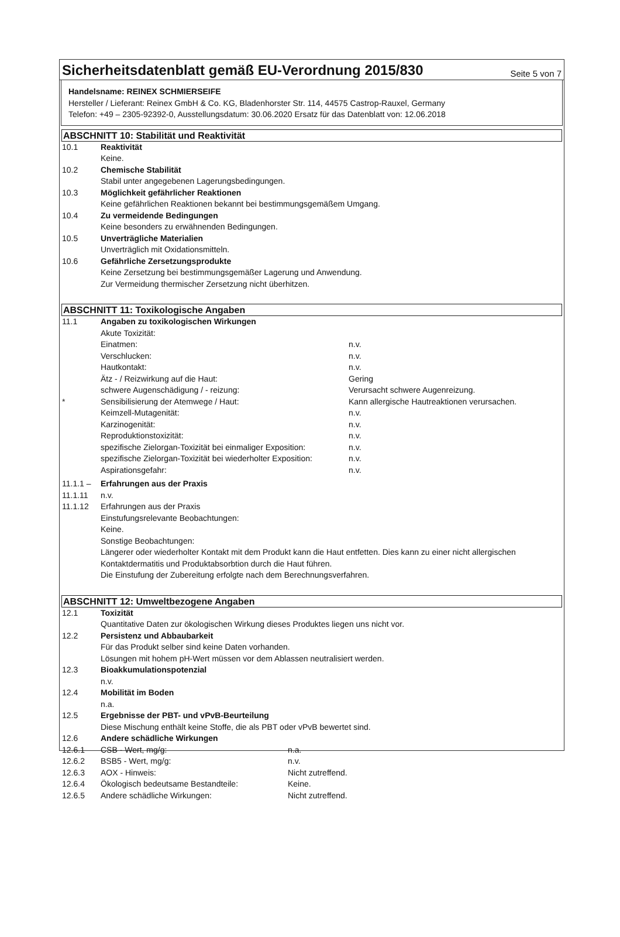Sicherheitsdatenblatt gemäß EU-Verordnung 2015/830
Seite 5 von 7
Handelsname: REINEX SCHMIERSEIFE
Hersteller / Lieferant: Reinex GmbH & Co. KG, Bladenhorster Str. 114, 44575 Castrop-Rauxel, Germany
Telefon: +49 – 2305-92392-0, Ausstellungsdatum: 30.06.2020 Ersatz für das Datenblatt von: 12.06.2018
ABSCHNITT 10: Stabilität und Reaktivität
10.1 Reaktivität
Keine.
10.2 Chemische Stabilität
Stabil unter angegebenen Lagerungsbedingungen.
10.3 Möglichkeit gefährlicher Reaktionen
Keine gefährlichen Reaktionen bekannt bei bestimmungsgemäßem Umgang.
10.4 Zu vermeidende Bedingungen
Keine besonders zu erwähnenden Bedingungen.
10.5 Unverträgliche Materialien
Unverträglich mit Oxidationsmitteln.
10.6 Gefährliche Zersetzungsprodukte
Keine Zersetzung bei bestimmungsgemäßer Lagerung und Anwendung.
Zur Vermeidung thermischer Zersetzung nicht überhitzen.
ABSCHNITT 11: Toxikologische Angaben
11.1 Angaben zu toxikologischen Wirkungen
Akute Toxizität:
Einatmen: n.v.
Verschlucken: n.v.
Hautkontakt: n.v.
Ätz - / Reizwirkung auf die Haut: Gering
schwere Augenschädigung / - reizung: Verursacht schwere Augenreizung.
* Sensibilisierung der Atemwege / Haut: Kann allergische Hautreaktionen verursachen.
Keimzell-Mutagenität: n.v.
Karzinogenität: n.v.
Reproduktionstoxizität: n.v.
spezifische Zielorgan-Toxizität bei einmaliger Exposition: n.v.
spezifische Zielorgan-Toxizität bei wiederholter Exposition: n.v.
Aspirationsgefahr: n.v.
11.1.1 – Erfahrungen aus der Praxis
11.1.11 n.v.
11.1.12 Erfahrungen aus der Praxis
Einstufungsrelevante Beobachtungen:
Keine.
Sonstige Beobachtungen:
Längerer oder wiederholter Kontakt mit dem Produkt kann die Haut entfetten. Dies kann zu einer nicht allergischen Kontaktdermatitis und Produktabsorbtion durch die Haut führen.
Die Einstufung der Zubereitung erfolgte nach dem Berechnungsverfahren.
ABSCHNITT 12: Umweltbezogene Angaben
12.1 Toxizität
Quantitative Daten zur ökologischen Wirkung dieses Produktes liegen uns nicht vor.
12.2 Persistenz und Abbaubarkeit
Für das Produkt selber sind keine Daten vorhanden.
Lösungen mit hohem pH-Wert müssen vor dem Ablassen neutralisiert werden.
12.3 Bioakkumulationspotenzial
n.v.
12.4 Mobilität im Boden
n.a.
12.5 Ergebnisse der PBT- und vPvB-Beurteilung
Diese Mischung enthält keine Stoffe, die als PBT oder vPvB bewertet sind.
12.6 Andere schädliche Wirkungen
12.6.1 CSB - Wert, mg/g: n.a.
12.6.2 BSB5 - Wert, mg/g: n.v.
12.6.3 AOX - Hinweis: Nicht zutreffend.
12.6.4 Ökologisch bedeutsame Bestandteile: Keine.
12.6.5 Andere schädliche Wirkungen: Nicht zutreffend.